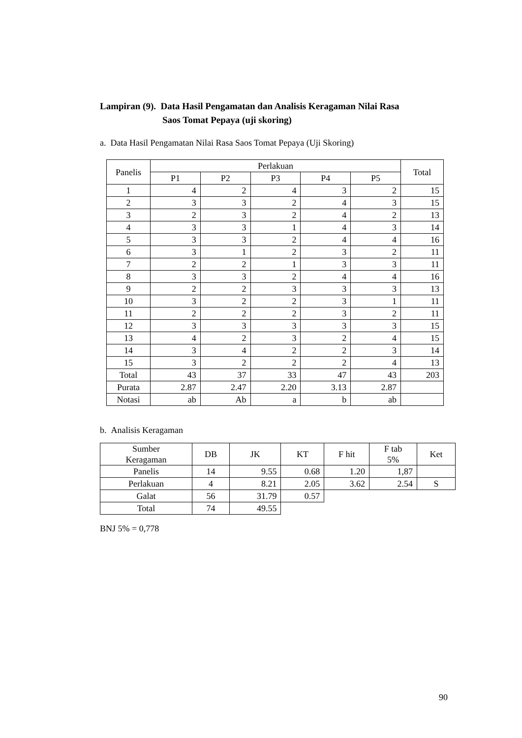Lampiran (9). Data Hasil Pengamatan dan Analisis Keragaman Nilai Rasa
Saos Tomat Pepaya (uji skoring)
a. Data Hasil Pengamatan Nilai Rasa Saos Tomat Pepaya (Uji Skoring)
| Panelis | Perlakuan | | | | | Total |
| --- | --- | --- | --- | --- | --- | --- |
| | P1 | P2 | P3 | P4 | P5 | |
| 1 | 4 | 2 | 4 | 3 | 2 | 15 |
| 2 | 3 | 3 | 2 | 4 | 3 | 15 |
| 3 | 2 | 3 | 2 | 4 | 2 | 13 |
| 4 | 3 | 3 | 1 | 4 | 3 | 14 |
| 5 | 3 | 3 | 2 | 4 | 4 | 16 |
| 6 | 3 | 1 | 2 | 3 | 2 | 11 |
| 7 | 2 | 2 | 1 | 3 | 3 | 11 |
| 8 | 3 | 3 | 2 | 4 | 4 | 16 |
| 9 | 2 | 2 | 3 | 3 | 3 | 13 |
| 10 | 3 | 2 | 2 | 3 | 1 | 11 |
| 11 | 2 | 2 | 2 | 3 | 2 | 11 |
| 12 | 3 | 3 | 3 | 3 | 3 | 15 |
| 13 | 4 | 2 | 3 | 2 | 4 | 15 |
| 14 | 3 | 4 | 2 | 2 | 3 | 14 |
| 15 | 3 | 2 | 2 | 2 | 4 | 13 |
| Total | 43 | 37 | 33 | 47 | 43 | 203 |
| Purata | 2.87 | 2.47 | 2.20 | 3.13 | 2.87 | |
| Notasi | ab | Ab | a | b | ab | |
b. Analisis Keragaman
| Sumber Keragaman | DB | JK | KT | F hit | F tab 5% | Ket |
| --- | --- | --- | --- | --- | --- | --- |
| Panelis | 14 | 9.55 | 0.68 | 1.20 | 1,87 | |
| Perlakuan | 4 | 8.21 | 2.05 | 3.62 | 2.54 | S |
| Galat | 56 | 31.79 | 0.57 | | | |
| Total | 74 | 49.55 | | | | |
BNJ 5% = 0,778
90